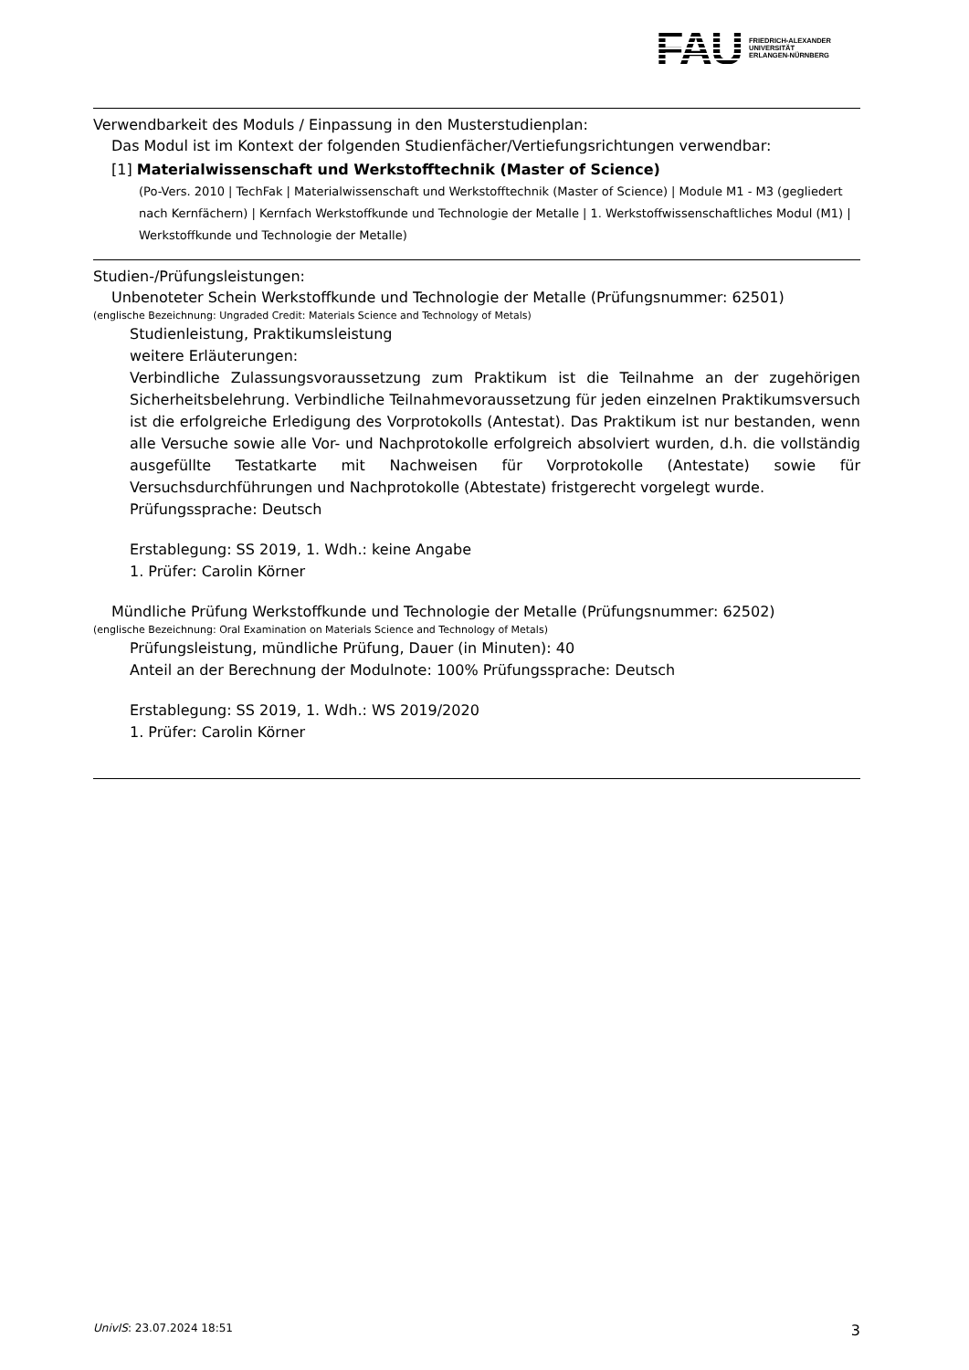FAU
FRIEDRICH-ALEXANDER
UNIVERSITÄT
ERLANGEN-NÜRNBERG
Verwendbarkeit des Moduls / Einpassung in den Musterstudienplan:
Das Modul ist im Kontext der folgenden Studienfächer/Vertiefungsrichtungen verwendbar:
[1] Materialwissenschaft und Werkstofftechnik (Master of Science)
(Po-Vers. 2010 | TechFak | Materialwissenschaft und Werkstofftechnik (Master of Science) | Module M1 - M3 (gegliedert nach Kernfächern) | Kernfach Werkstoffkunde und Technologie der Metalle | 1. Werkstoffwissenschaftliches Modul (M1) | Werkstoffkunde und Technologie der Metalle)
Studien-/Prüfungsleistungen:
Unbenoteter Schein Werkstoffkunde und Technologie der Metalle (Prüfungsnummer: 62501)
(englische Bezeichnung: Ungraded Credit: Materials Science and Technology of Metals)
Studienleistung, Praktikumsleistung
weitere Erläuterungen:
Verbindliche Zulassungsvoraussetzung zum Praktikum ist die Teilnahme an der zugehörigen Sicherheitsbelehrung. Verbindliche Teilnahmevoraussetzung für jeden einzelnen Praktikumsversuch ist die erfolgreiche Erledigung des Vorprotokolls (Antestat). Das Praktikum ist nur bestanden, wenn alle Versuche sowie alle Vor- und Nachprotokolle erfolgreich absolviert wurden, d.h. die vollständig ausgefüllte Testatkarte mit Nachweisen für Vorprotokolle (Antestate) sowie für Versuchsdurchführungen und Nachprotokolle (Abtestate) fristgerecht vorgelegt wurde.
Prüfungssprache: Deutsch
Erstablegung: SS 2019, 1. Wdh.: keine Angabe
1. Prüfer: Carolin Körner
Mündliche Prüfung Werkstoffkunde und Technologie der Metalle (Prüfungsnummer: 62502)
(englische Bezeichnung: Oral Examination on Materials Science and Technology of Metals)
Prüfungsleistung, mündliche Prüfung, Dauer (in Minuten): 40
Anteil an der Berechnung der Modulnote: 100% Prüfungssprache: Deutsch
Erstablegung: SS 2019, 1. Wdh.: WS 2019/2020
1. Prüfer: Carolin Körner
UnivIS: 23.07.2024 18:51 3